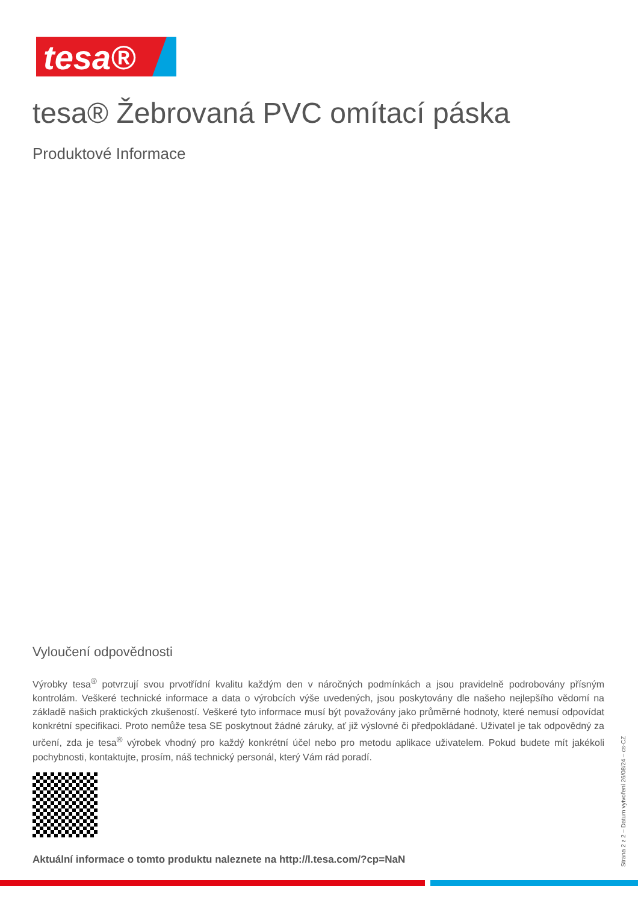tesa®
tesa® Žebrovaná PVC omítací páska
Produktové Informace
Vyloučení odpovědnosti
Výrobky tesa<sup>®</sup> potvrzují svou prvotřídní kvalitu každým den v náročných podmínkách a jsou pravidelně podrobovány přísným kontrolám. Veškeré technické informace a data o výrobcích výše uvedených, jsou poskytovány dle našeho nejlepšího vědomí na základě našich praktických zkušeností. Veškeré tyto informace musí být považovány jako průměrné hodnoty, které nemusí odpovídat konkrétní specifikaci. Proto nemůže tesa SE poskytnout žádné záruky, ať již výslovné či předpokládané. Uživatel je tak odpovědný za určení, zda je tesa<sup>®</sup> výrobek vhodný pro každý konkrétní účel nebo pro metodu aplikace uživatelem. Pokud budete mít jakékoli pochybnosti, kontaktujte, prosím, náš technický personál, který Vám rád poradí.
Aktuální informace o tomto produktu naleznete na http://l.tesa.com/?cp=NaN
Strana 2 z 2 – Datum vytvoření 26/08/24 – cs-CZ